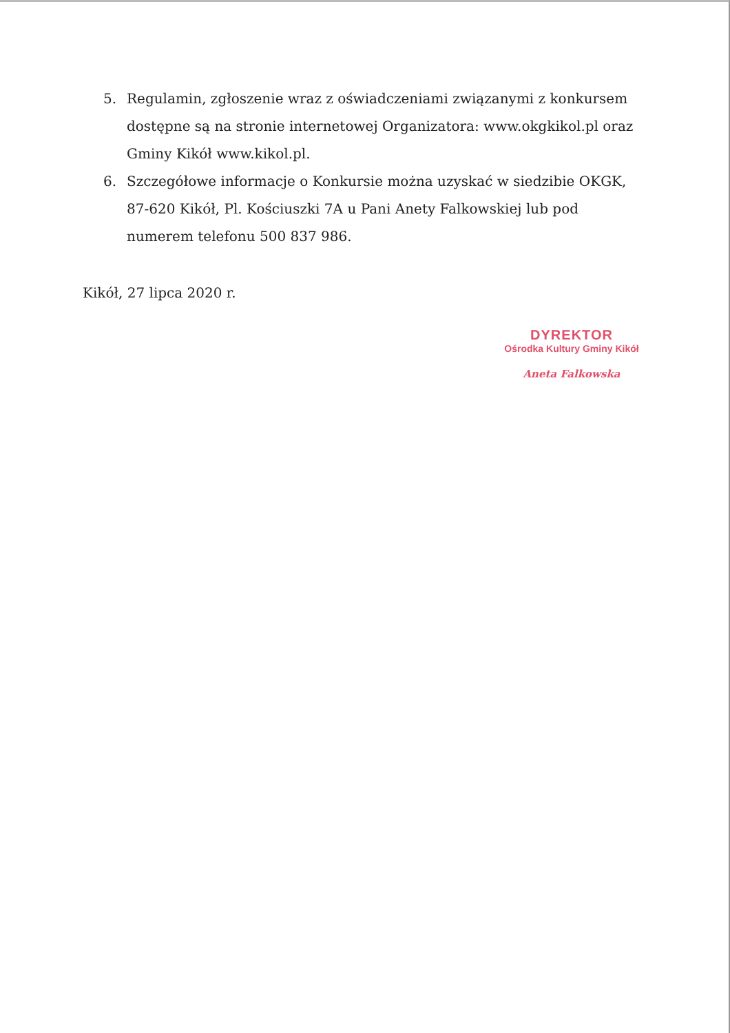5. Regulamin, zgłoszenie wraz z oświadczeniami związanymi z konkursem dostępne są na stronie internetowej Organizatora: www.okgkikol.pl oraz Gminy Kikół www.kikol.pl.
6. Szczegółowe informacje o Konkursie można uzyskać w siedzibie OKGK, 87-620 Kikół, Pl. Kościuszki 7A u Pani Anety Falkowskiej lub pod numerem telefonu 500 837 986.
Kikół, 27 lipca 2020 r.
DYREKTOR
Ośrodka Kultury Gminy Kikół
Aneta Falkowska